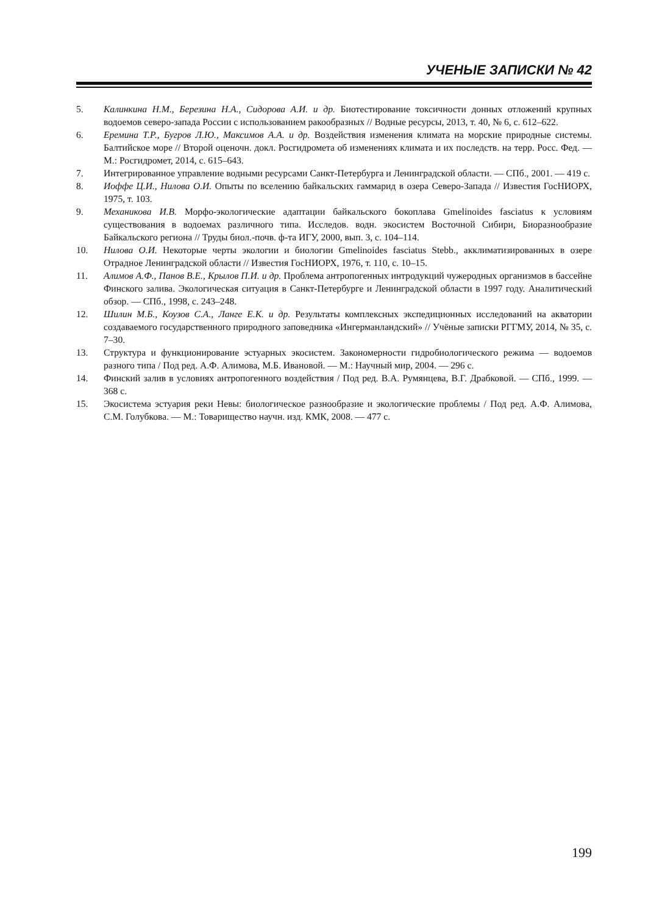УЧЕНЫЕ ЗАПИСКИ № 42
5. Калинкина Н.М., Березина Н.А., Сидорова А.И. и др. Биотестирование токсичности донных отложений крупных водоемов северо-запада России с использованием ракообразных // Водные ресурсы, 2013, т. 40, № 6, с. 612–622.
6. Еремина Т.Р., Бугров Л.Ю., Максимов А.А. и др. Воздействия изменения климата на морские природные системы. Балтийское море // Второй оценочн. докл. Росгидромета об изменениях климата и их последств. на терр. Росс. Фед. — М.: Росгидромет, 2014, с. 615–643.
7. Интегрированное управление водными ресурсами Санкт-Петербурга и Ленинградской области. — СПб., 2001. — 419 с.
8. Иоффе Ц.И., Нилова О.И. Опыты по вселению байкальских гаммарид в озера Северо-Запада // Известия ГосНИОРХ, 1975, т. 103.
9. Механикова И.В. Морфо-экологические адаптации байкальского бокоплава Gmelinoides fasciatus к условиям существования в водоемах различного типа. Исследов. водн. экосистем Восточной Сибири, Биоразнообразие Байкальского региона // Труды биол.-почв. ф-та ИГУ, 2000, вып. 3, с. 104–114.
10. Нилова О.И. Некоторые черты экологии и биологии Gmelinoides fasciatus Stebb., акклиматизированных в озере Отрадное Ленинградской области // Известия ГосНИОРХ, 1976, т. 110, с. 10–15.
11. Алимов А.Ф., Панов В.Е., Крылов П.И. и др. Проблема антропогенных интродукций чужеродных организмов в бассейне Финского залива. Экологическая ситуация в Санкт-Петербурге и Ленинградской области в 1997 году. Аналитический обзор. — СПб., 1998, с. 243–248.
12. Шилин М.Б., Коузов С.А., Ланге Е.К. и др. Результаты комплексных экспедиционных исследований на акватории создаваемого государственного природного заповедника «Ингерманландский» // Учёные записки РГГМУ, 2014, № 35, с. 7–30.
13. Структура и функционирование эстуарных экосистем. Закономерности гидробиологического режима — водоемов разного типа / Под ред. А.Ф. Алимова, М.Б. Ивановой. — М.: Научный мир, 2004. — 296 с.
14. Финский залив в условиях антропогенного воздействия / Под ред. В.А. Румянцева, В.Г. Драбковой. — СПб., 1999. — 368 с.
15. Экосистема эстуария реки Невы: биологическое разнообразие и экологические проблемы / Под ред. А.Ф. Алимова, С.М. Голубкова. — М.: Товарищество научн. изд. КМК, 2008. — 477 с.
199